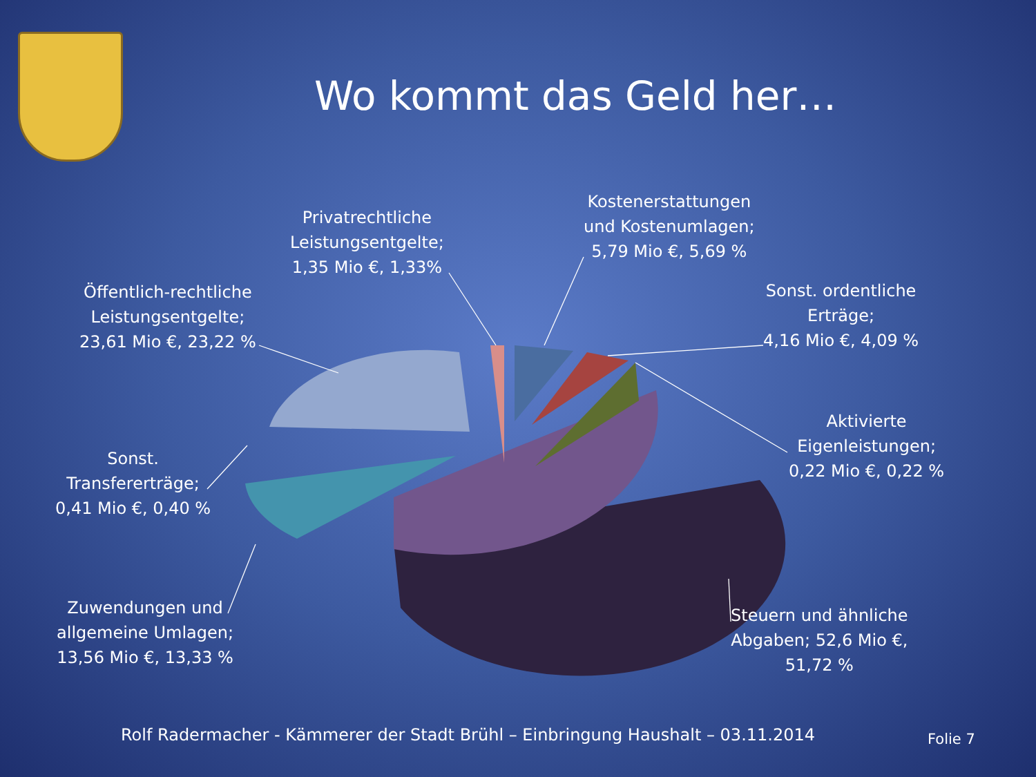Wo kommt das Geld her…
Privatrechtliche
Leistungsentgelte;
1,35 Mio €, 1,33%
Kostenerstattungen
und Kostenumlagen;
5,79 Mio €, 5,69 %
Öffentlich-rechtliche
Leistungsentgelte;
23,61 Mio €, 23,22 %
Sonst. ordentliche
Erträge;
4,16 Mio €, 4,09 %
Aktivierte
Eigenleistungen;
0,22 Mio €, 0,22 %
Sonst.
Transfererträge;
0,41 Mio €, 0,40 %
Zuwendungen und
allgemeine Umlagen;
13,56 Mio €, 13,33 %
Steuern und ähnliche
Abgaben; 52,6 Mio €,
51,72 %
Rolf Radermacher - Kämmerer der Stadt Brühl – Einbringung Haushalt – 03.11.2014
Folie 7